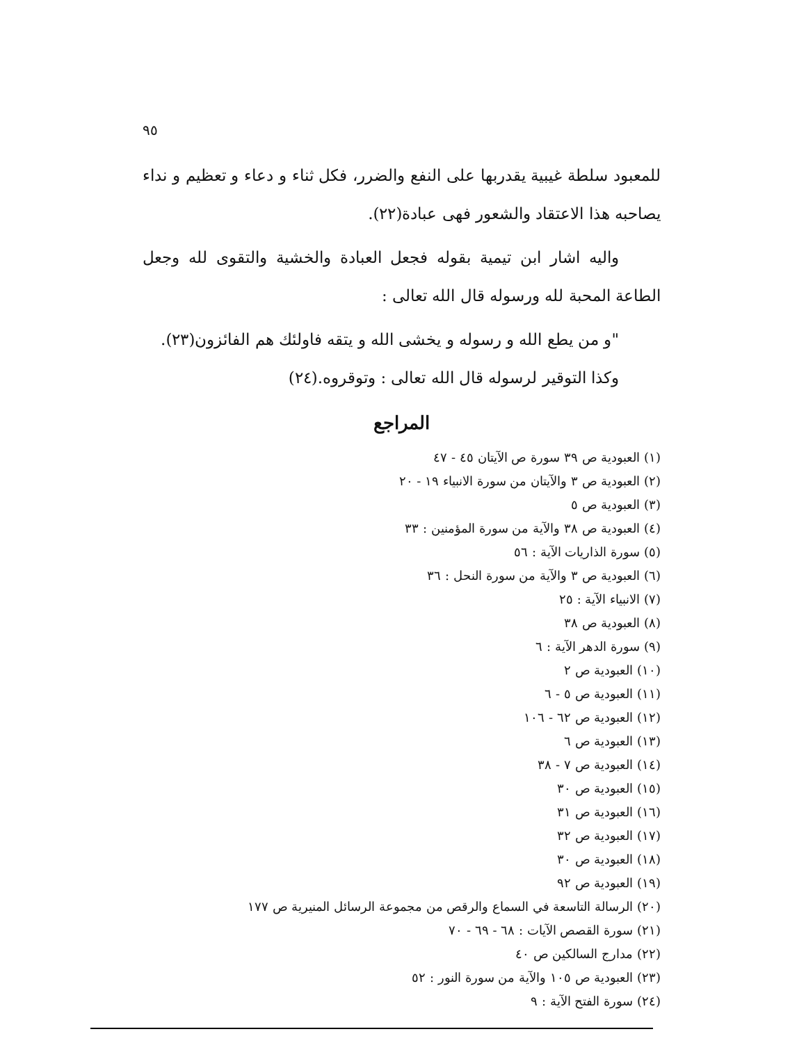٩٥
للمعبود سلطة غيبية يقدربها على النفع والضرر، فكل ثناء و دعاء و تعظيم و نداء يصاحبه هذا الاعتقاد والشعور فهى عبادة(٢٢).
واليه اشار ابن تيمية بقوله فجعل العبادة والخشية والتقوى لله وجعل الطاعة المحبة لله ورسوله قال الله تعالى :
"و من يطع الله و رسوله و يخشى الله و يتقه فاولئك هم الفائزون(٢٣).
وكذا التوقير لرسوله قال الله تعالى : وتوقروه.(٢٤)
المراجع
(١) العبودية ص ٣٩ سورة ص الآيتان ٤٥ - ٤٧
(٢) العبودية ص ٣ والآيتان من سورة الانبياء ١٩ - ٢٠
(٣) العبودية ص ٥
(٤) العبودية ص ٣٨ والآية من سورة المؤمنين : ٣٣
(٥) سورة الذاريات الآية : ٥٦
(٦) العبودية ص ٣ والآية من سورة النحل : ٣٦
(٧) الانبياء الآية : ٢٥
(٨) العبودية ص ٣٨
(٩) سورة الدهر الآية : ٦
(١٠) العبودية ص ٢
(١١) العبودية ص ٥ - ٦
(١٢) العبودية ص ٦٢ - ١٠٦
(١٣) العبودية ص ٦
(١٤) العبودية ص ٧ - ٣٨
(١٥) العبودية ص ٣٠
(١٦) العبودية ص ٣١
(١٧) العبودية ص ٣٢
(١٨) العبودية ص ٣٠
(١٩) العبودية ص ٩٢
(٢٠) الرسالة التاسعة في السماع والرقص من مجموعة الرسائل المنيرية ص ١٧٧
(٢١) سورة القصص الآيات : ٦٨ - ٦٩ - ٧٠
(٢٢) مدارج السالكين ص ٤٠
(٢٣) العبودية ص ١٠٥ والآية من سورة النور : ٥٢
(٢٤) سورة الفتح الآية : ٩